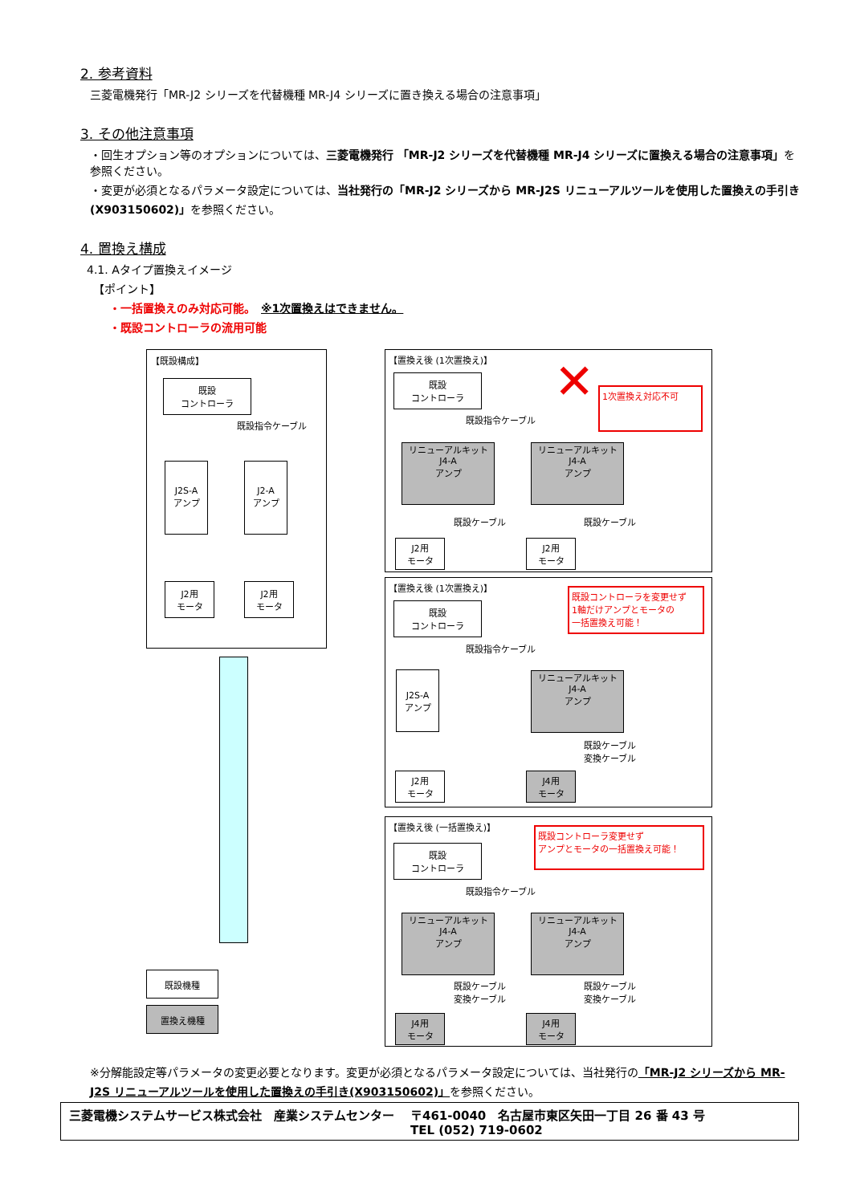2. 参考資料
三菱電機発行「MR-J2 シリーズを代替機種 MR-J4 シリーズに置き換える場合の注意事項」
3. その他注意事項
・回生オプション等のオプションについては、三菱電機発行 「MR-J2 シリーズを代替機種 MR-J4 シリーズに置換える場合の注意事項」を参照ください。
・変更が必須となるパラメータ設定については、当社発行の「MR-J2 シリーズから MR-J2S リニューアルツールを使用した置換えの手引き (X903150602)」を参照ください。
4. 置換え構成
4.1. Aタイプ置換えイメージ
【ポイント】
・一括置換えのみ対応可能。　※1次置換えはできません。
・既設コントローラの流用可能
【既設構成】
既設
コントローラ
既設指令ケーブル
J2S-A
アンプ
J2-A
アンプ
J2用
モータ
J2用
モータ
【置換え後 (1次置換え)】 ✕ 1次置換え対応不可
既設
コントローラ
既設指令ケーブル
リニューアルキット
J4-A
アンプ
リニューアルキット
J4-A
アンプ
既設ケーブル 既設ケーブル
J2用
モータ
J2用
モータ
【置換え後 (1次置換え)】
既設コントローラを変更せず
1軸だけアンプとモータの
一括置換え可能！
既設
コントローラ
既設指令ケーブル
J2S-A
アンプ
リニューアルキット
J4-A
アンプ
既設ケーブル
変換ケーブル
J2用
モータ
J4用
モータ
【置換え後 (一括置換え)】
既設コントローラ変更せず
アンプとモータの一括置換え可能！
既設
コントローラ
既設指令ケーブル
リニューアルキット
J4-A
アンプ
リニューアルキット
J4-A
アンプ
既設ケーブル
変換ケーブル
既設ケーブル
変換ケーブル
J4用
モータ
J4用
モータ
既設機種
置換え機種
※分解能設定等パラメータの変更必要となります。変更が必須となるパラメータ設定については、当社発行の「MR-J2 シリーズから MR-J2S リニューアルツールを使用した置換えの手引き(X903150602)」を参照ください。
三菱電機システムサービス株式会社　産業システムセンター
〒461-0040　名古屋市東区矢田一丁目 26 番 43 号
TEL (052) 719-0602